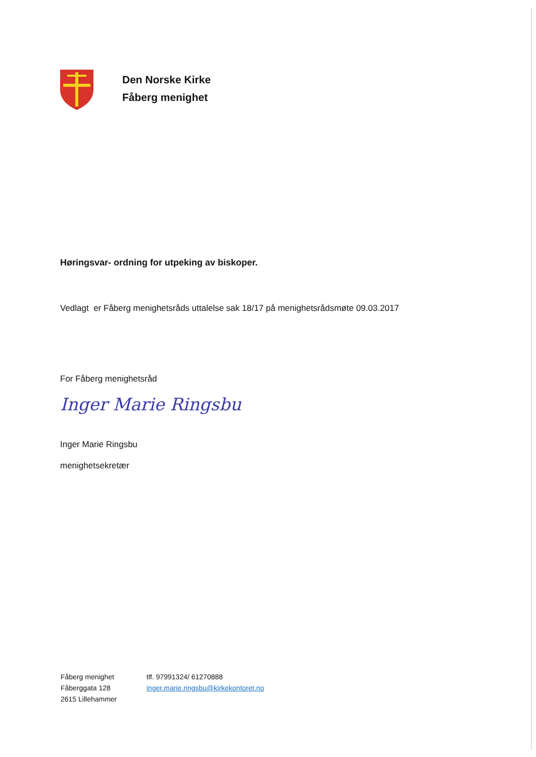Den Norske Kirke
Fåberg menighet
Høringsvar- ordning for utpeking av biskoper.
Vedlagt er Fåberg menighetsråds uttalelse sak 18/17 på menighetsrådsmøte 09.03.2017
For Fåberg menighetsråd
Inger Marie Ringsbu
Inger Marie Ringsbu
menighetsekretær
Fåberg menighet
Fåberggata 128
2615 Lillehammer
tlf. 97991324/ 61270888
inger.marie.ringsbu@kirkekontoret.no